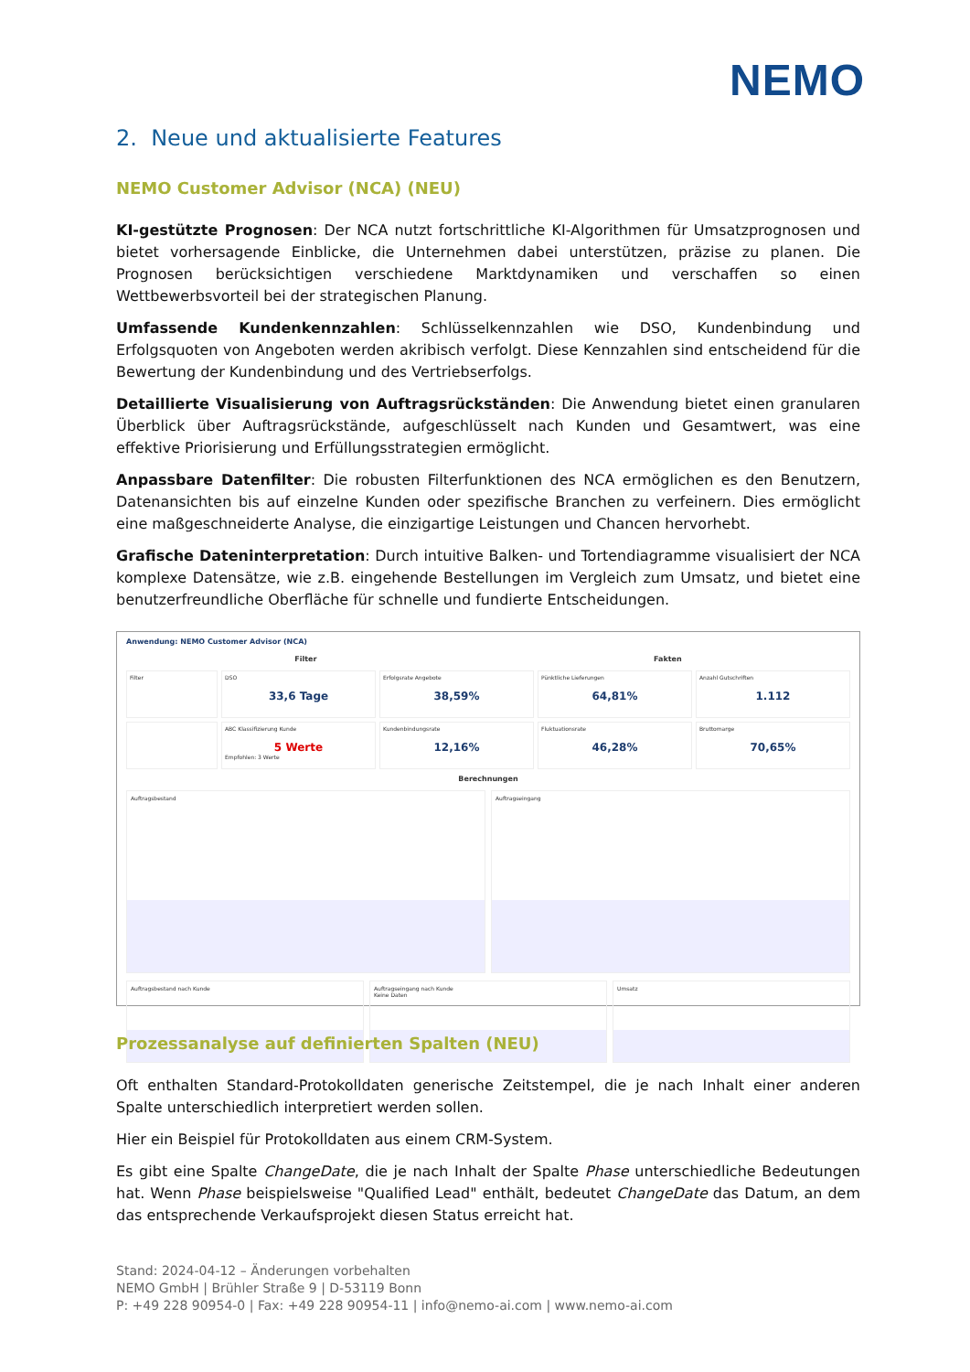NEMO
2. Neue und aktualisierte Features
NEMO Customer Advisor (NCA) (NEU)
KI-gestützte Prognosen: Der NCA nutzt fortschrittliche KI-Algorithmen für Umsatzprognosen und bietet vorhersagende Einblicke, die Unternehmen dabei unterstützen, präzise zu planen. Die Prognosen berücksichtigen verschiedene Marktdynamiken und verschaffen so einen Wettbewerbsvorteil bei der strategischen Planung.
Umfassende Kundenkennzahlen: Schlüsselkennzahlen wie DSO, Kundenbindung und Erfolgsquoten von Angeboten werden akribisch verfolgt. Diese Kennzahlen sind entscheidend für die Bewertung der Kundenbindung und des Vertriebserfolgs.
Detaillierte Visualisierung von Auftragsrückständen: Die Anwendung bietet einen granularen Überblick über Auftragsrückstände, aufgeschlüsselt nach Kunden und Gesamtwert, was eine effektive Priorisierung und Erfüllungsstrategien ermöglicht.
Anpassbare Datenfilter: Die robusten Filterfunktionen des NCA ermöglichen es den Benutzern, Datenansichten bis auf einzelne Kunden oder spezifische Branchen zu verfeinern. Dies ermöglicht eine maßgeschneiderte Analyse, die einzigartige Leistungen und Chancen hervorhebt.
Grafische Dateninterpretation: Durch intuitive Balken- und Tortendiagramme visualisiert der NCA komplexe Datensätze, wie z.B. eingehende Bestellungen im Vergleich zum Umsatz, und bietet eine benutzerfreundliche Oberfläche für schnelle und fundierte Entscheidungen.
Anwendung: NEMO Customer Advisor (NCA)
Filter Fakten
Filter
DSO
33,6 Tage
Erfolgsrate Angebote
38,59%
Pünktliche Lieferungen
64,81%
Anzahl Gutschriften
1.112
ABC Klassifizierung Kunde
5 Werte
Empfohlen: 3 Werte
Kundenbindungsrate
12,16%
Fluktuationsrate
46,28%
Bruttomarge
70,65%
Berechnungen
Auftragsbestand Auftragseingang
Auftragsbestand nach Kunde Auftragseingang nach Kunde
Keine Daten
Umsatz
Prozessanalyse auf definierten Spalten (NEU)
Oft enthalten Standard-Protokolldaten generische Zeitstempel, die je nach Inhalt einer anderen Spalte unterschiedlich interpretiert werden sollen.
Hier ein Beispiel für Protokolldaten aus einem CRM-System.
Es gibt eine Spalte ChangeDate, die je nach Inhalt der Spalte Phase unterschiedliche Bedeutungen hat. Wenn Phase beispielsweise "Qualified Lead" enthält, bedeutet ChangeDate das Datum, an dem das entsprechende Verkaufsprojekt diesen Status erreicht hat.
Stand: 2024-04-12 – Änderungen vorbehalten
NEMO GmbH | Brühler Straße 9 | D-53119 Bonn
P: +49 228 90954-0 | Fax: +49 228 90954-11 | info@nemo-ai.com | www.nemo-ai.com